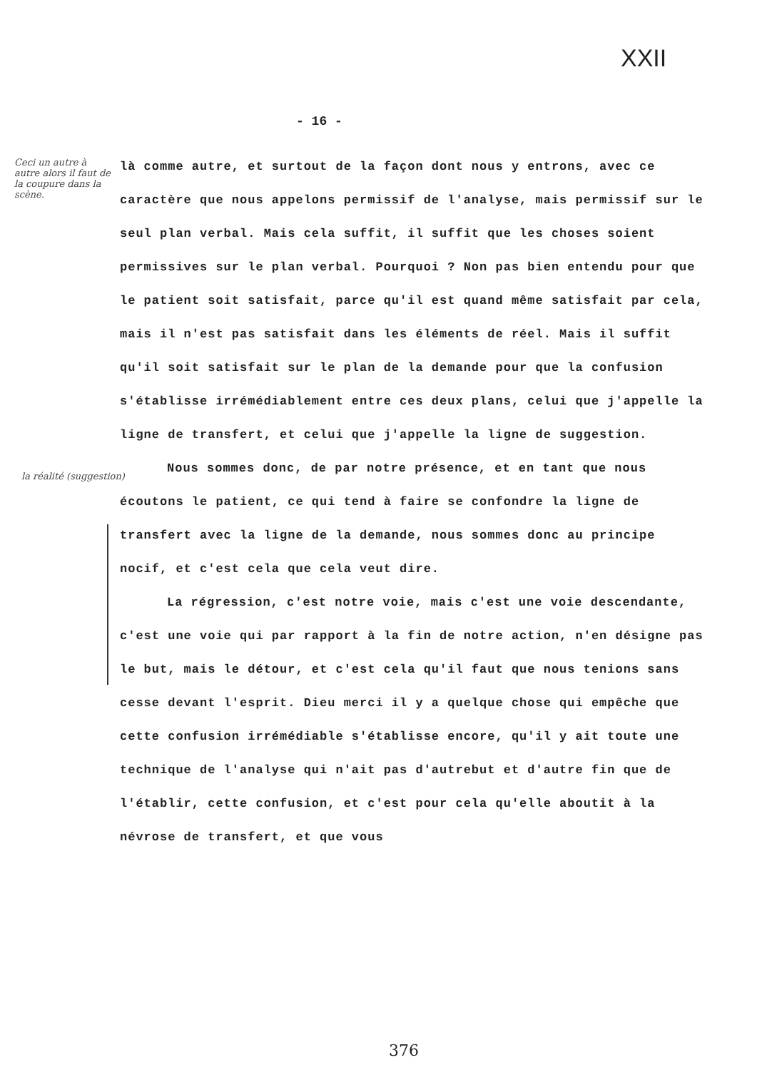XXII
- 16 -
Ceci un autre à autre alors il faut de la coupure dans la scène.
la réalité (suggestion)
là comme autre, et surtout de la façon dont nous y entrons, avec ce caractère que nous appelons permissif de l'analyse, mais permissif sur le seul plan verbal. Mais cela suffit, il suffit que les choses soient permissives sur le plan verbal. Pourquoi ? Non pas bien entendu pour que le patient soit satisfait, parce qu'il est quand même satisfait par cela, mais il n'est pas satisfait dans les éléments de réel. Mais il suffit qu'il soit satisfait sur le plan de la demande pour que la confusion s'établisse irrémédiablement entre ces deux plans, celui que j'appelle la ligne de transfert, et celui que j'appelle la ligne de suggestion.
Nous sommes donc, de par notre présence, et en tant que nous écoutons le patient, ce qui tend à faire se confondre la ligne de transfert avec la ligne de la demande, nous sommes donc au principe nocif, et c'est cela que cela veut dire.
La régression, c'est notre voie, mais c'est une voie descendante, c'est une voie qui par rapport à la fin de notre action, n'en désigne pas le but, mais le détour, et c'est cela qu'il faut que nous tenions sans cesse devant l'esprit. Dieu merci il y a quelque chose qui empêche que cette confusion irrémédiable s'établisse encore, qu'il y ait toute une technique de l'analyse qui n'ait pas d'autrebut et d'autre fin que de l'établir, cette confusion, et c'est pour cela qu'elle aboutit à la névrose de transfert, et que vous
376